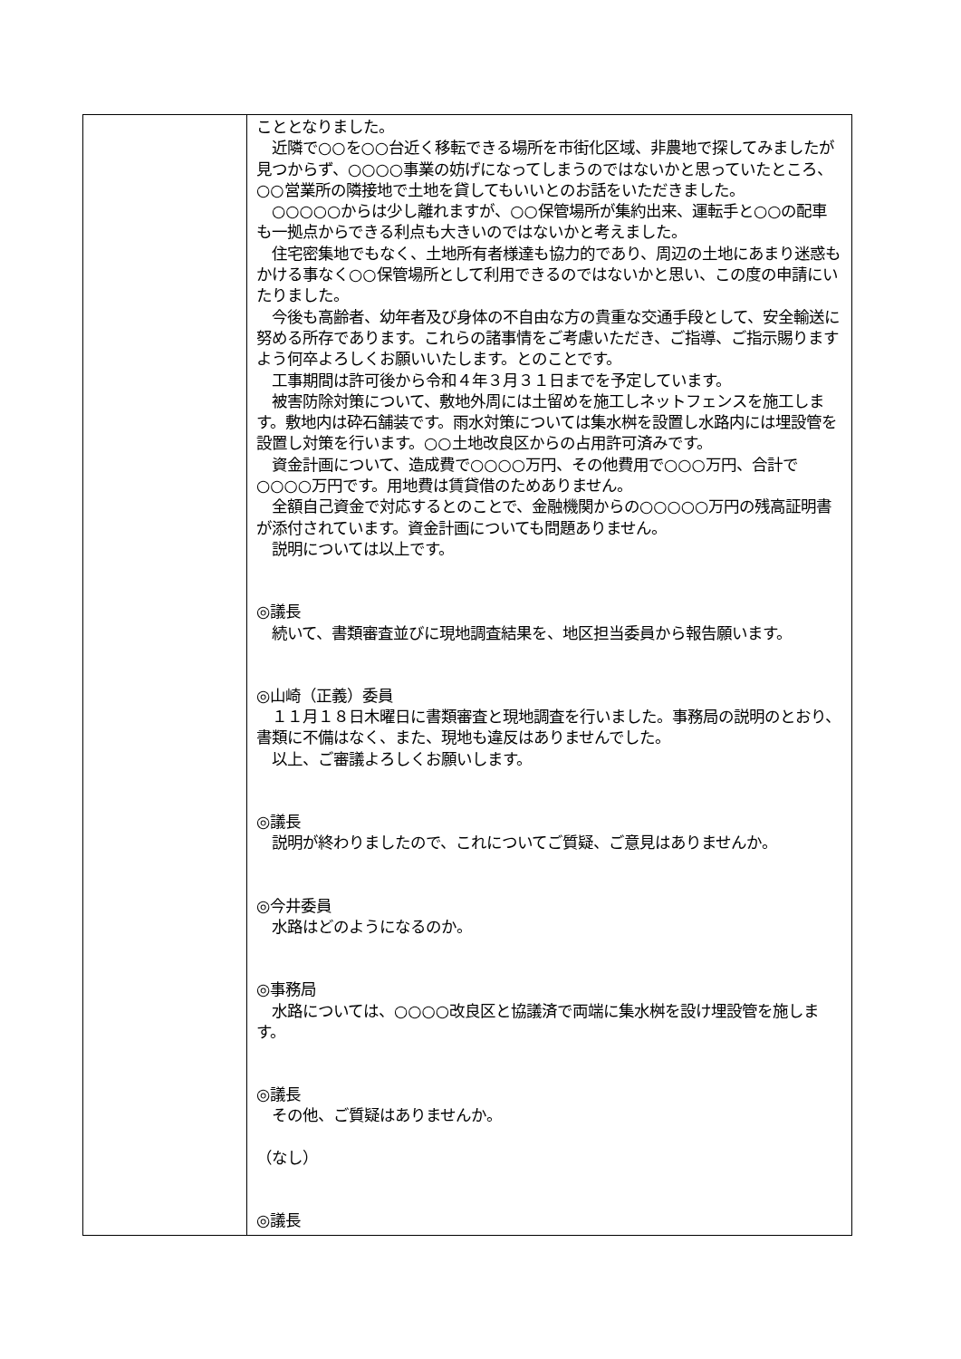| | こととなりました。 近隣で○○を○○台近く移転できる場所を市街化区域、非農地で探してみましたが見つからず、○○○○事業の妨げになってしまうのではないかと思っていたところ、○○営業所の隣接地で土地を貸してもいいとのお話をいただきました。 ○○○○○からは少し離れますが、○○保管場所が集約出来、運転手と○○の配車も一拠点からできる利点も大きいのではないかと考えました。 住宅密集地でもなく、土地所有者様達も協力的であり、周辺の土地にあまり迷惑もかける事なく○○保管場所として利用できるのではないかと思い、この度の申請にいたりました。 今後も高齢者、幼年者及び身体の不自由な方の貴重な交通手段として、安全輸送に努める所存であります。これらの諸事情をご考慮いただき、ご指導、ご指示賜りますよう何卒よろしくお願いいたします。とのことです。 工事期間は許可後から令和４年３月３１日までを予定しています。 被害防除対策について、敷地外周には土留めを施工しネットフェンスを施工します。敷地内は砕石舗装です。雨水対策については集水桝を設置し水路内には埋設管を設置し対策を行います。○○土地改良区からの占用許可済みです。 資金計画について、造成費で○○○○万円、その他費用で○○○万円、合計で○○○○万円です。用地費は賃貸借のためありません。 全額自己資金で対応するとのことで、金融機関からの○○○○○万円の残高証明書が添付されています。資金計画についても問題ありません。 説明については以上です。 ◎議長 続いて、書類審査並びに現地調査結果を、地区担当委員から報告願います。 ◎山崎（正義）委員 １１月１８日木曜日に書類審査と現地調査を行いました。事務局の説明のとおり、書類に不備はなく、また、現地も違反はありませんでした。 以上、ご審議よろしくお願いします。 ◎議長 説明が終わりましたので、これについてご質疑、ご意見はありませんか。 ◎今井委員 水路はどのようになるのか。 ◎事務局 水路については、○○○○改良区と協議済で両端に集水桝を設け埋設管を施します。 ◎議長 その他、ご質疑はありませんか。 （なし） ◎議長 |